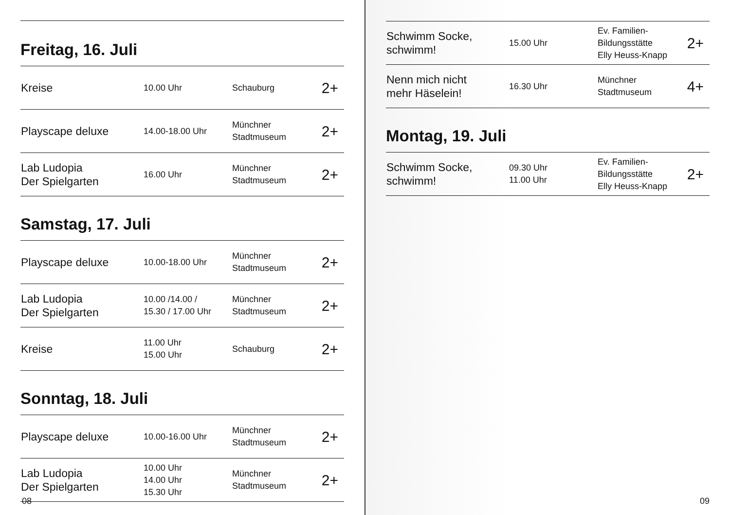Freitag, 16. Juli
| Kreise | 10.00 Uhr | Schauburg | 2+ |
| Playscape deluxe | 14.00-18.00 Uhr | Münchner Stadtmuseum | 2+ |
| Lab Ludopia Der Spielgarten | 16.00 Uhr | Münchner Stadtmuseum | 2+ |
Samstag, 17. Juli
| Playscape deluxe | 10.00-18.00 Uhr | Münchner Stadtmuseum | 2+ |
| Lab Ludopia Der Spielgarten | 10.00 /14.00 / 15.30 / 17.00 Uhr | Münchner Stadtmuseum | 2+ |
| Kreise | 11.00 Uhr 15.00 Uhr | Schauburg | 2+ |
Sonntag, 18. Juli
| Playscape deluxe | 10.00-16.00 Uhr | Münchner Stadtmuseum | 2+ |
| Lab Ludopia Der Spielgarten | 10.00 Uhr 14.00 Uhr 15.30 Uhr | Münchner Stadtmuseum | 2+ |
08
| Schwimm Socke, schwimm! | 15.00 Uhr | Ev. Familien- Bildungsstätte Elly Heuss-Knapp | 2+ |
| Nenn mich nicht mehr Häselein! | 16.30 Uhr | Münchner Stadtmuseum | 4+ |
Montag, 19. Juli
| Schwimm Socke, schwimm! | 09.30 Uhr 11.00 Uhr | Ev. Familien- Bildungsstätte Elly Heuss-Knapp | 2+ |
09